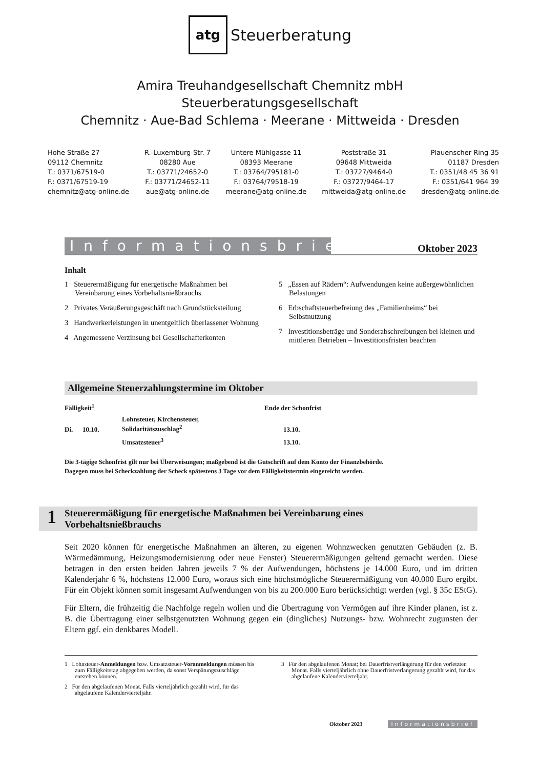atg Steuerberatung
Amira Treuhandgesellschaft Chemnitz mbH
Steuerberatungsgesellschaft
Chemnitz · Aue-Bad Schlema · Meerane · Mittweida · Dresden
Hohe Straße 27
09112 Chemnitz
T.: 0371/67519-0
F.: 0371/67519-19
chemnitz@atg-online.de
R.-Luxemburg-Str. 7
08280 Aue
T.: 03771/24652-0
F.: 03771/24652-11
aue@atg-online.de
Untere Mühlgasse 11
08393 Meerane
T.: 03764/795181-0
F.: 03764/79518-19
meerane@atg-online.de
Poststraße 31
09648 Mittweida
T.: 03727/9464-0
F.: 03727/9464-17
mittweida@atg-online.de
Plauenscher Ring 35
01187 Dresden
T.: 0351/48 45 36 91
F.: 0351/641 964 39
dresden@atg-online.de
Informationsbrief
Oktober 2023
Inhalt
1 Steuerermäßigung für energetische Maßnahmen bei Vereinbarung eines Vorbehaltsnießbrauchs
2 Privates Veräußerungsgeschäft nach Grundstücksteilung
3 Handwerkerleistungen in unentgeltlich überlassener Wohnung
4 Angemessene Verzinsung bei Gesellschafterkonten
5 „Essen auf Rädern“: Aufwendungen keine außergewöhnlichen Belastungen
6 Erbschaftsteuerbefreiung des „Familienheims“ bei Selbstnutzung
7 Investitionsbeträge und Sonderabschreibungen bei kleinen und mittleren Betrieben – Investitionsfristen beachten
Allgemeine Steuerzahlungstermine im Oktober
| Fälligkeit<sup>1</sup> | | | Ende der Schonfrist |
| Di. | 10.10. | Lohnsteuer, Kirchensteuer, Solidaritätszuschlag<sup>2</sup> | 13.10. |
| | | Umsatzsteuer<sup>3</sup> | 13.10. |
Die 3-tägige Schonfrist gilt nur bei Überweisungen; maßgebend ist die Gutschrift auf dem Konto der Finanzbehörde.
Dagegen muss bei Scheckzahlung der Scheck spätestens 3 Tage vor dem Fälligkeitstermin eingereicht werden.
1
Steuerermäßigung für energetische Maßnahmen bei Vereinbarung eines
Vorbehaltsnießbrauchs
Seit 2020 können für energetische Maßnahmen an älteren, zu eigenen Wohnzwecken genutzten Gebäuden (z. B. Wärmedämmung, Heizungsmodernisierung oder neue Fenster) Steuerermäßigungen geltend gemacht werden. Diese betragen in den ersten beiden Jahren jeweils 7 % der Aufwendungen, höchstens je 14.000 Euro, und im dritten Kalenderjahr 6 %, höchstens 12.000 Euro, woraus sich eine höchstmögliche Steuerermäßigung von 40.000 Euro ergibt. Für ein Objekt können somit insgesamt Aufwendungen von bis zu 200.000 Euro berücksichtigt werden (vgl. § 35c EStG).
Für Eltern, die frühzeitig die Nachfolge regeln wollen und die Übertragung von Vermögen auf ihre Kinder planen, ist z. B. die Übertragung einer selbstgenutzten Wohnung gegen ein (dingliches) Nutzungs- bzw. Wohnrecht zugunsten der Eltern ggf. ein denkbares Modell.
1 Lohnsteuer-Anmeldungen bzw. Umsatzsteuer-Voranmeldungen müssen bis zum Fälligkeitstag abgegeben werden, da sonst Verspätungszuschläge entstehen können.
2 Für den abgelaufenen Monat. Falls vierteljährlich gezahlt wird, für das abgelaufene Kalendervierteljahr.
3 Für den abgelaufenen Monat; bei Dauerfristverlängerung für den vorletzten Monat. Falls vierteljährlich ohne Dauerfristverlängerung gezahlt wird, für das abgelaufene Kalendervierteljahr.
Oktober 2023 Informationsbrief